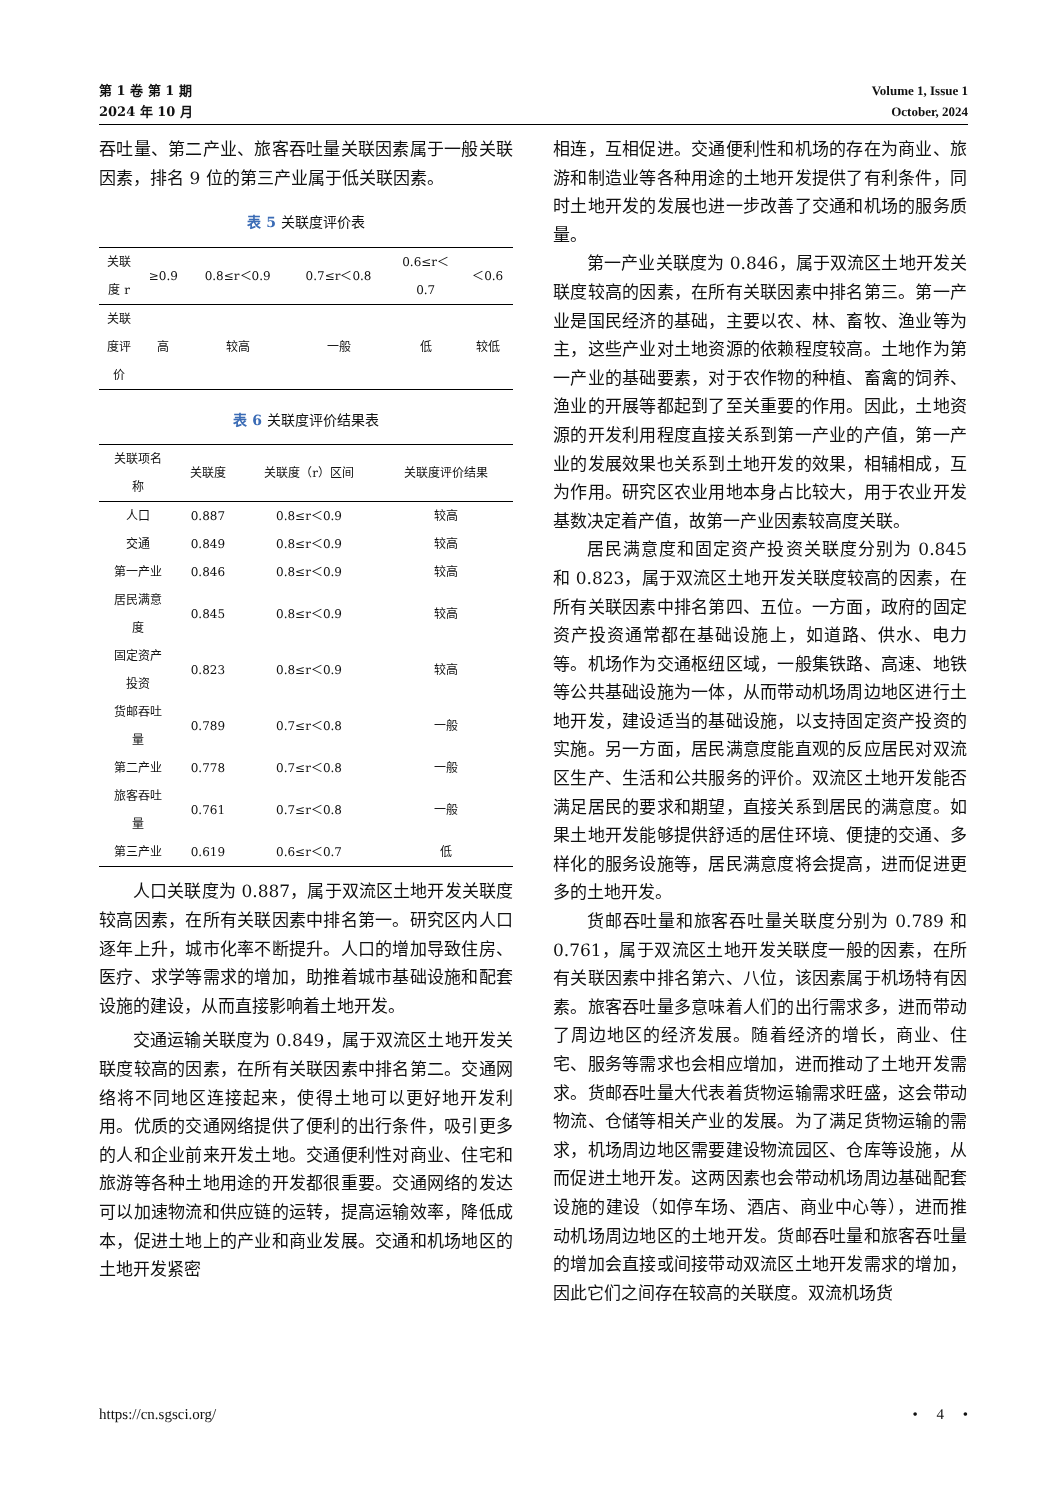第 1 卷 第 1 期
2024 年 10 月
Volume 1, Issue 1
October, 2024
吞吐量、第二产业、旅客吞吐量关联因素属于一般关联因素，排名 9 位的第三产业属于低关联因素。
表 5 关联度评价表
| 关联 度 r | ≥0.9 | 0.8≤r＜0.9 | 0.7≤r＜0.8 | 0.6≤r＜ 0.7 | ＜0.6 |
| --- | --- | --- | --- | --- | --- |
| 关联 度评 价 | 高 | 较高 | 一般 | 低 | 较低 |
表 6 关联度评价结果表
| 关联项名 称 | 关联度 | 关联度（r）区间 | 关联度评价结果 |
| --- | --- | --- | --- |
| 人口 | 0.887 | 0.8≤r＜0.9 | 较高 |
| 交通 | 0.849 | 0.8≤r＜0.9 | 较高 |
| 第一产业 | 0.846 | 0.8≤r＜0.9 | 较高 |
| 居民满意 度 | 0.845 | 0.8≤r＜0.9 | 较高 |
| 固定资产 投资 | 0.823 | 0.8≤r＜0.9 | 较高 |
| 货邮吞吐 量 | 0.789 | 0.7≤r＜0.8 | 一般 |
| 第二产业 | 0.778 | 0.7≤r＜0.8 | 一般 |
| 旅客吞吐 量 | 0.761 | 0.7≤r＜0.8 | 一般 |
| 第三产业 | 0.619 | 0.6≤r＜0.7 | 低 |
人口关联度为 0.887，属于双流区土地开发关联度较高因素，在所有关联因素中排名第一。研究区内人口逐年上升，城市化率不断提升。人口的增加导致住房、医疗、求学等需求的增加，助推着城市基础设施和配套设施的建设，从而直接影响着土地开发。
交通运输关联度为 0.849，属于双流区土地开发关联度较高的因素，在所有关联因素中排名第二。交通网络将不同地区连接起来，使得土地可以更好地开发利用。优质的交通网络提供了便利的出行条件，吸引更多的人和企业前来开发土地。交通便利性对商业、住宅和旅游等各种土地用途的开发都很重要。交通网络的发达可以加速物流和供应链的运转，提高运输效率，降低成本，促进土地上的产业和商业发展。交通和机场地区的土地开发紧密
相连，互相促进。交通便利性和机场的存在为商业、旅游和制造业等各种用途的土地开发提供了有利条件，同时土地开发的发展也进一步改善了交通和机场的服务质量。
第一产业关联度为 0.846，属于双流区土地开发关联度较高的因素，在所有关联因素中排名第三。第一产业是国民经济的基础，主要以农、林、畜牧、渔业等为主，这些产业对土地资源的依赖程度较高。土地作为第一产业的基础要素，对于农作物的种植、畜禽的饲养、渔业的开展等都起到了至关重要的作用。因此，土地资源的开发利用程度直接关系到第一产业的产值，第一产业的发展效果也关系到土地开发的效果，相辅相成，互为作用。研究区农业用地本身占比较大，用于农业开发基数决定着产值，故第一产业因素较高度关联。
居民满意度和固定资产投资关联度分别为 0.845 和 0.823，属于双流区土地开发关联度较高的因素，在所有关联因素中排名第四、五位。一方面，政府的固定资产投资通常都在基础设施上，如道路、供水、电力等。机场作为交通枢纽区域，一般集铁路、高速、地铁等公共基础设施为一体，从而带动机场周边地区进行土地开发，建设适当的基础设施，以支持固定资产投资的实施。另一方面，居民满意度能直观的反应居民对双流区生产、生活和公共服务的评价。双流区土地开发能否满足居民的要求和期望，直接关系到居民的满意度。如果土地开发能够提供舒适的居住环境、便捷的交通、多样化的服务设施等，居民满意度将会提高，进而促进更多的土地开发。
货邮吞吐量和旅客吞吐量关联度分别为 0.789 和 0.761，属于双流区土地开发关联度一般的因素，在所有关联因素中排名第六、八位，该因素属于机场特有因素。旅客吞吐量多意味着人们的出行需求多，进而带动了周边地区的经济发展。随着经济的增长，商业、住宅、服务等需求也会相应增加，进而推动了土地开发需求。货邮吞吐量大代表着货物运输需求旺盛，这会带动物流、仓储等相关产业的发展。为了满足货物运输的需求，机场周边地区需要建设物流园区、仓库等设施，从而促进土地开发。这两因素也会带动机场周边基础配套设施的建设（如停车场、酒店、商业中心等），进而推动机场周边地区的土地开发。货邮吞吐量和旅客吞吐量的增加会直接或间接带动双流区土地开发需求的增加，因此它们之间存在较高的关联度。双流机场货
https://cn.sgsci.org/ • 4 •